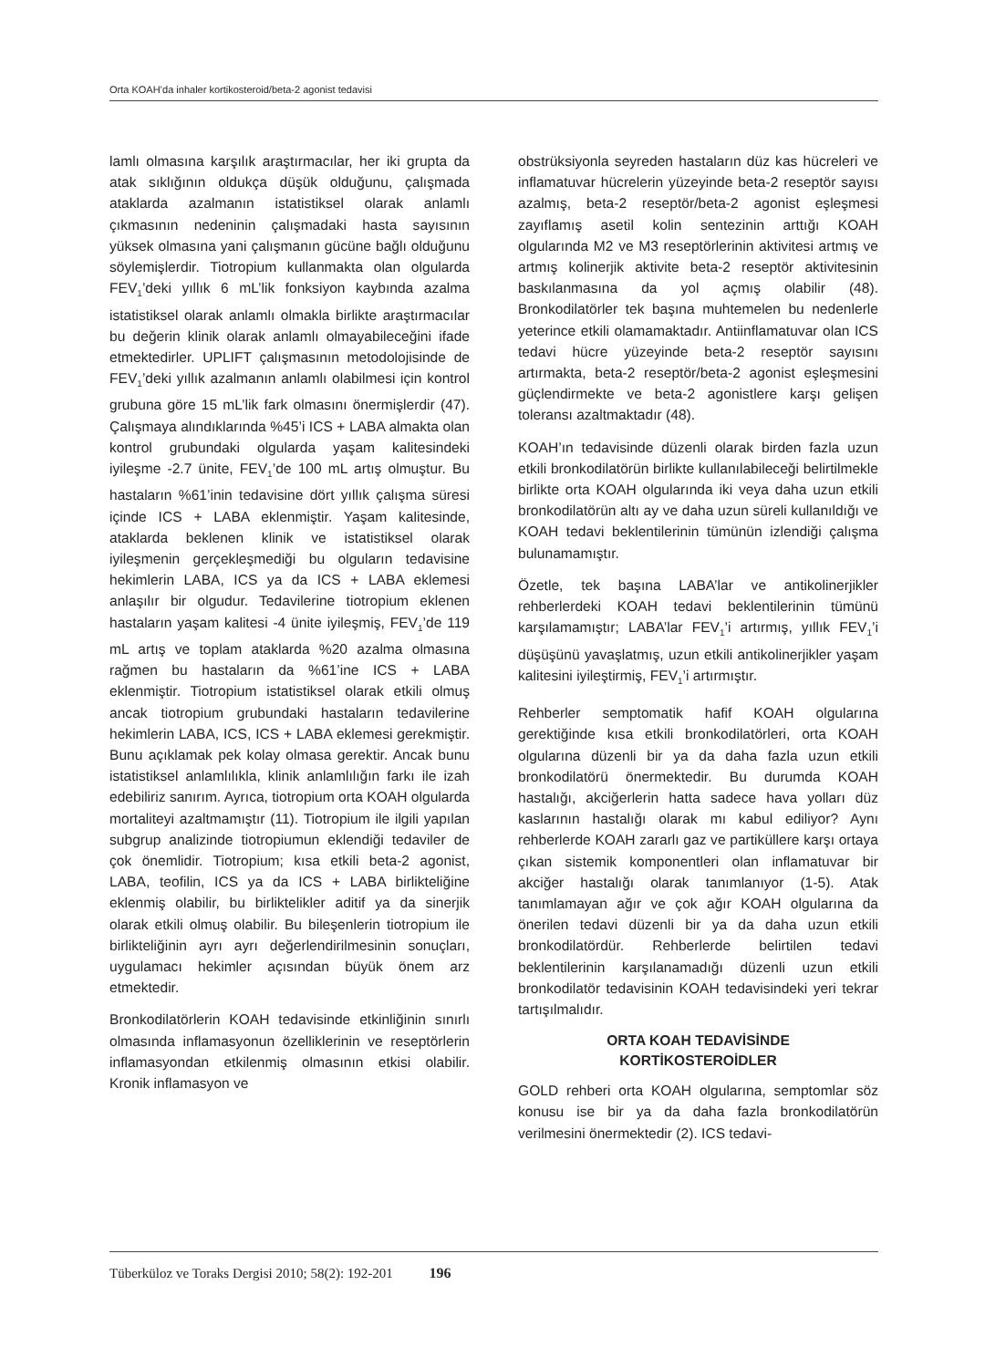Orta KOAH’da inhaler kortikosteroid/beta-2 agonist tedavisi
lamlı olmasına karşılık araştırmacılar, her iki grupta da atak sıklığının oldukça düşük olduğunu, çalışmada ataklarda azalmanın istatistiksel olarak anlamlı çıkmasının nedeninin çalışmadaki hasta sayısının yüksek olmasına yani çalışmanın gücüne bağlı olduğunu söylemişlerdir. Tiotropium kullanmakta olan olgularda FEV<sub>1</sub>’deki yıllık 6 mL’lik fonksiyon kaybında azalma istatistiksel olarak anlamlı olmakla birlikte araştırmacılar bu değerin klinik olarak anlamlı olmayabileceğini ifade etmektedirler. UPLIFT çalışmasının metodolojisinde de FEV<sub>1</sub>’deki yıllık azalmanın anlamlı olabilmesi için kontrol grubuna göre 15 mL’lik fark olmasını önermişlerdir (47). Çalışmaya alındıklarında %45’i ICS + LABA almakta olan kontrol grubundaki olgularda yaşam kalitesindeki iyileşme -2.7 ünite, FEV<sub>1</sub>’de 100 mL artış olmuştur. Bu hastaların %61’inin tedavisine dört yıllık çalışma süresi içinde ICS + LABA eklenmiştir. Yaşam kalitesinde, ataklarda beklenen klinik ve istatistiksel olarak iyileşmenin gerçekleşmediği bu olguların tedavisine hekimlerin LABA, ICS ya da ICS + LABA eklemesi anlaşılır bir olgudur. Tedavilerine tiotropium eklenen hastaların yaşam kalitesi -4 ünite iyileşmiş, FEV<sub>1</sub>’de 119 mL artış ve toplam ataklarda %20 azalma olmasına rağmen bu hastaların da %61’ine ICS + LABA eklenmiştir. Tiotropium istatistiksel olarak etkili olmuş ancak tiotropium grubundaki hastaların tedavilerine hekimlerin LABA, ICS, ICS + LABA eklemesi gerekmiştir. Bunu açıklamak pek kolay olmasa gerektir. Ancak bunu istatistiksel anlamlılıkla, klinik anlamlılığın farkı ile izah edebiliriz sanırım. Ayrıca, tiotropium orta KOAH olgularda mortaliteyi azaltmamıştır (11). Tiotropium ile ilgili yapılan subgrup analizinde tiotropiumun eklendiği tedaviler de çok önemlidir. Tiotropium; kısa etkili beta-2 agonist, LABA, teofilin, ICS ya da ICS + LABA birlikteliğine eklenmiş olabilir, bu birliktelikler aditif ya da sinerjik olarak etkili olmuş olabilir. Bu bileşenlerin tiotropium ile birlikteliğinin ayrı ayrı değerlendirilmesinin sonuçları, uygulamacı hekimler açısından büyük önem arz etmektedir.
Bronkodilatörlerin KOAH tedavisinde etkinliğinin sınırlı olmasında inflamasyonun özelliklerinin ve reseptörlerin inflamasyondan etkilenmiş olmasının etkisi olabilir. Kronik inflamasyon ve
obstrüksiyonla seyreden hastaların düz kas hücreleri ve inflamatuvar hücrelerin yüzeyinde beta-2 reseptör sayısı azalmış, beta-2 reseptör/beta-2 agonist eşleşmesi zayıflamış asetil kolin sentezinin arttığı KOAH olgularında M2 ve M3 reseptörlerinin aktivitesi artmış ve artmış kolinerjik aktivite beta-2 reseptör aktivitesinin baskılanmasına da yol açmış olabilir (48). Bronkodilatörler tek başına muhtemelen bu nedenlerle yeterince etkili olamamaktadır. Antiinflamatuvar olan ICS tedavi hücre yüzeyinde beta-2 reseptör sayısını artırmakta, beta-2 reseptör/beta-2 agonist eşleşmesini güçlendirmekte ve beta-2 agonistlere karşı gelişen toleransı azaltmaktadır (48).
KOAH’ın tedavisinde düzenli olarak birden fazla uzun etkili bronkodilatörün birlikte kullanılabileceği belirtilmekle birlikte orta KOAH olgularında iki veya daha uzun etkili bronkodilatörün altı ay ve daha uzun süreli kullanıldığı ve KOAH tedavi beklentilerinin tümünün izlendiği çalışma bulunamamıştır.
Özetle, tek başına LABA’lar ve antikolinerjikler rehberlerdeki KOAH tedavi beklentilerinin tümünü karşılamamıştır; LABA’lar FEV<sub>1</sub>’i artırmış, yıllık FEV<sub>1</sub>’i düşüşünü yavaşlatmış, uzun etkili antikolinerjikler yaşam kalitesini iyileştirmiş, FEV<sub>1</sub>’i artırmıştır.
Rehberler semptomatik hafif KOAH olgularına gerektiğinde kısa etkili bronkodilatörleri, orta KOAH olgularına düzenli bir ya da daha fazla uzun etkili bronkodilatörü önermektedir. Bu durumda KOAH hastalığı, akciğerlerin hatta sadece hava yolları düz kaslarının hastalığı olarak mı kabul ediliyor? Aynı rehberlerde KOAH zararlı gaz ve partiküllere karşı ortaya çıkan sistemik komponentleri olan inflamatuvar bir akciğer hastalığı olarak tanımlanıyor (1-5). Atak tanımlamayan ağır ve çok ağır KOAH olgularına da önerilen tedavi düzenli bir ya da daha uzun etkili bronkodilatördür. Rehberlerde belirtilen tedavi beklentilerinin karşılanamadığı düzenli uzun etkili bronkodilatör tedavisinin KOAH tedavisindeki yeri tekrar tartışılmalıdır.
ORTA KOAH TEDAVİSİNDE
KORTİKOSTEROİDLER
GOLD rehberi orta KOAH olgularına, semptomlar söz konusu ise bir ya da daha fazla bronkodilatörün verilmesini önermektedir (2). ICS tedavi-
Tüberküloz ve Toraks Dergisi 2010; 58(2): 192-201 196